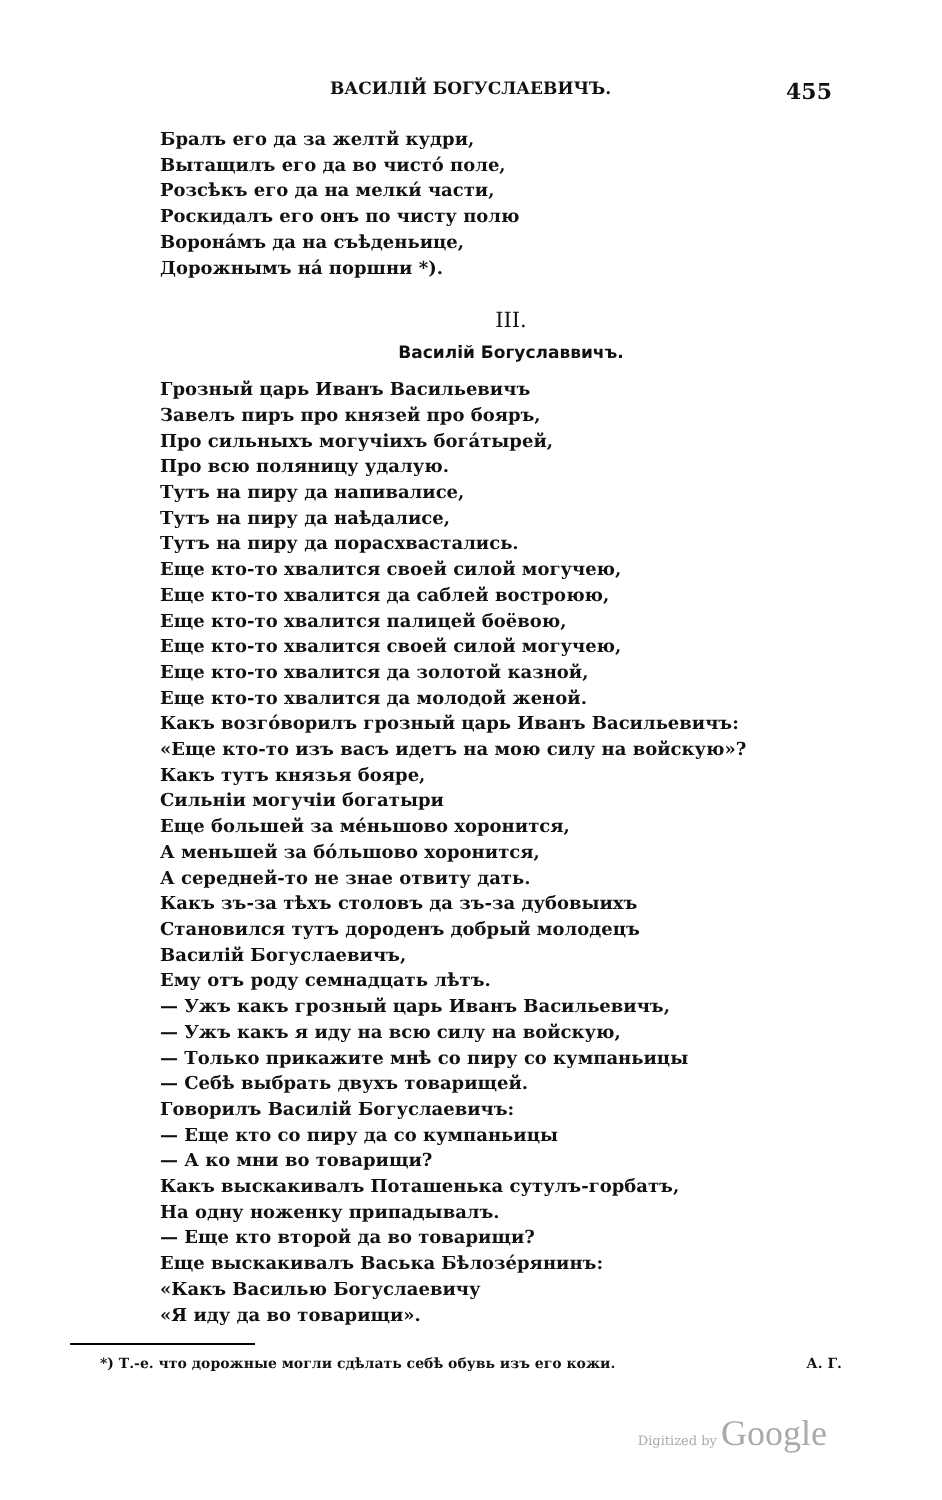ВАСИЛІЙ БОГУСЛАЕВИЧЪ. 455
Бралъ его да за желтй кудри,
Вытащилъ его да во чистó поле,
Розсѣкъ его да на мелки́ части,
Роскидалъ его онъ по чисту полю
Воронáмъ да на съѣденьице,
Дорожнымъ нá поршни *).
III.
Василій Богуславвичъ.
Грозный царь Иванъ Васильевичъ
Завелъ пиръ про князей про бояръ,
Про сильныхъ могучіихъ богáтырей,
Про всю поляницу удалую.
Тутъ на пиру да напивалисе,
Тутъ на пиру да наѣдалисе,
Тутъ на пиру да порасхвастались.
Еще кто-то хвалится своей силой могучею,
Еще кто-то хвалится да саблей востроюю,
Еще кто-то хвалится палицей боёвою,
Еще кто-то хвалится своей силой могучею,
Еще кто-то хвалится да золотой казной,
Еще кто-то хвалится да молодой женой.
Какъ возгóворилъ грозный царь Иванъ Васильевичъ:
«Еще кто-то изъ васъ идетъ на мою силу на войскую»?
Какъ тутъ князья бояре,
Сильніи могучіи богатыри
Еще большей за мéньшово хоронится,
А меньшей за бóльшово хоронится,
А середней-то не знае отвиту дать.
Какъ зъ-за тѣхъ столовъ да зъ-за дубовыихъ
Становился тутъ дороденъ добрый молодецъ
Василій Богуслаевичъ,
Ему отъ роду семнадцать лѣтъ.
— Ужъ какъ грозный царь Иванъ Васильевичъ,
— Ужъ какъ я иду на всю силу на войскую,
— Только прикажите мнѣ со пиру со кумпаньицы
— Себѣ выбрать двухъ товарищей.
Говорилъ Василій Богуслаевичъ:
— Еще кто со пиру да со кумпаньицы
— А ко мни во товарищи?
Какъ выскакивалъ Поташенька сутулъ-горбатъ,
На одну ноженку припадывалъ.
— Еще кто второй да во товарищи?
Еще выскакивалъ Васька Бѣлозéрянинъ:
«Какъ Василью Богуслаевичу
«Я иду да во товарищи».
*) Т.-е. что дорожные могли сдѣлать себѣ обувь изъ его кожи. А. Г.
Digitized by Google